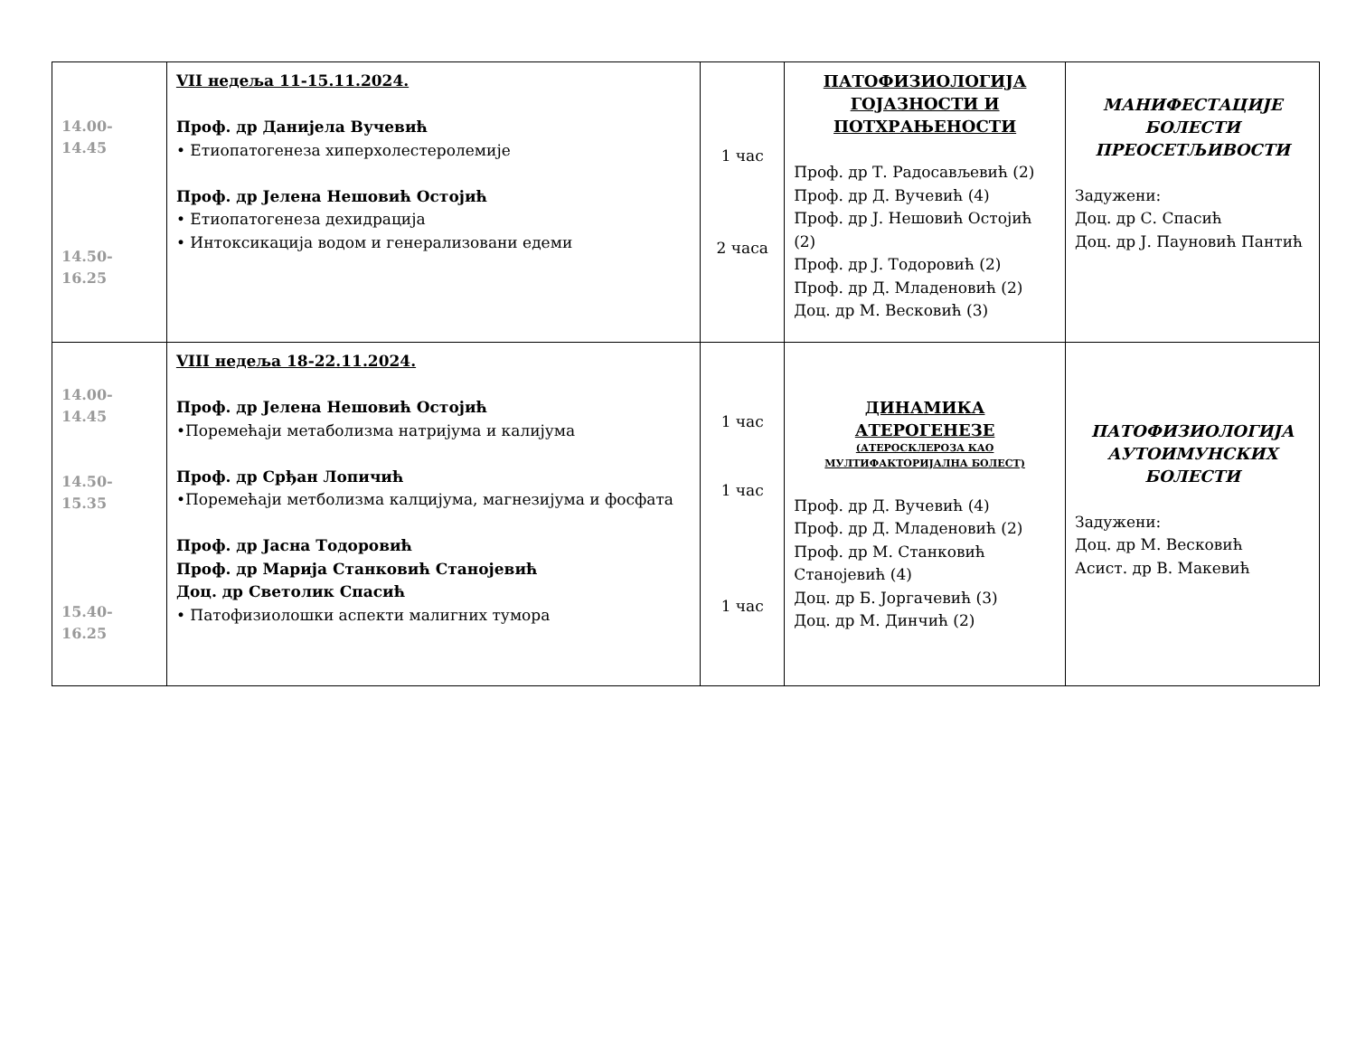| 14.00-14.45 14.50-16.25 | VII недеља 11-15.11.2024. Проф. др Данијела Вучевић • Етиопатогенеза хиперхолестеролемије Проф. др Јелена Нешовић Остојић • Етиопатогенеза дехидрација • Интоксикација водом и генерализовани едеми | 1 час 2 часа | ПАТОФИЗИОЛОГИЈА ГОЈАЗНОСТИ И ПОТХРАЊЕНОСТИ Проф. др Т. Радосављевић (2) Проф. др Д. Вучевић (4) Проф. др Ј. Нешовић Остојић (2) Проф. др Ј. Тодоровић (2) Проф. др Д. Младеновић (2) Доц. др М. Весковић (3) | МАНИФЕСТАЦИЈЕ БОЛЕСТИ ПРЕОСЕТЉИВОСТИ Задужени: Доц. др С. Спасић Доц. др Ј. Пауновић Пантић |
| 14.00-14.45 14.50-15.35 15.40-16.25 | VIII недеља 18-22.11.2024. Проф. др Јелена Нешовић Остојић •Поремећаји метаболизма натријума и калијума Проф. др Срђан Лопичић •Поремећаји метболизма калцијума, магнезијума и фосфата Проф. др Јасна Тодоровић Проф. др Марија Станковић Станојевић Доц. др Светолик Спасић • Патофизиолошки аспекти малигних тумора | 1 час 1 час 1 час | ДИНАМИКА АТЕРОГЕНЕЗЕ (АТЕРОСКЛЕРОЗА КАО МУЛТИФАКТОРИЈАЛНА БОЛЕСТ) Проф. др Д. Вучевић (4) Проф. др Д. Младеновић (2) Проф. др М. Станковић Станојевић (4) Доц. др Б. Јоргачевић (3) Доц. др М. Динчић (2) | ПАТОФИЗИОЛОГИЈА АУТОИМУНСКИХ БОЛЕСТИ Задужени: Доц. др М. Весковић Асист. др В. Макевић |